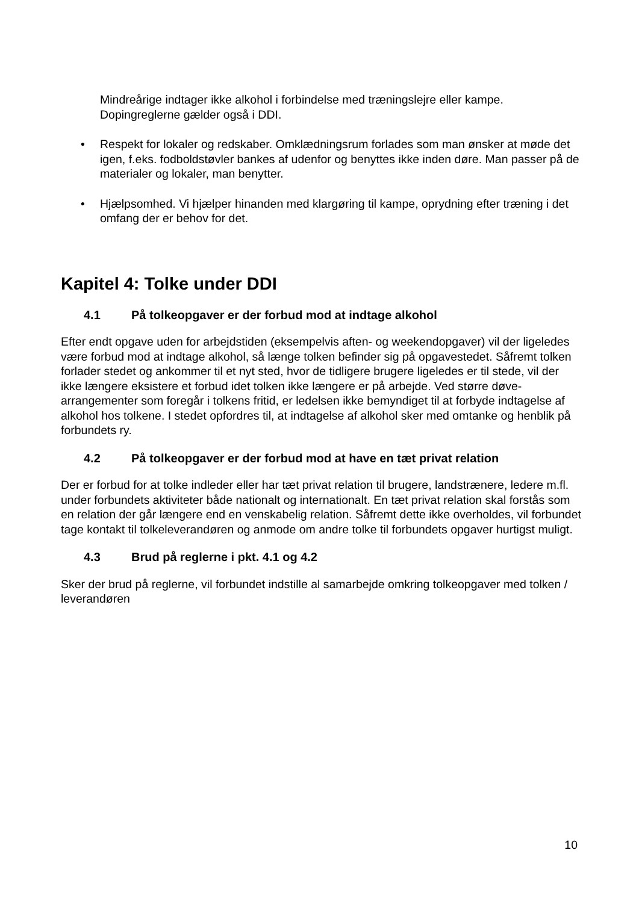Mindreårige indtager ikke alkohol i forbindelse med træningslejre eller kampe. Dopingreglerne gælder også i DDI.
• Respekt for lokaler og redskaber. Omklædningsrum forlades som man ønsker at møde det igen, f.eks. fodboldstøvler bankes af udenfor og benyttes ikke inden døre. Man passer på de materialer og lokaler, man benytter.
• Hjælpsomhed. Vi hjælper hinanden med klargøring til kampe, oprydning efter træning i det omfang der er behov for det.
Kapitel 4: Tolke under DDI
4.1 På tolkeopgaver er der forbud mod at indtage alkohol
Efter endt opgave uden for arbejdstiden (eksempelvis aften- og weekendopgaver) vil der ligeledes være forbud mod at indtage alkohol, så længe tolken befinder sig på opgavestedet. Såfremt tolken forlader stedet og ankommer til et nyt sted, hvor de tidligere brugere ligeledes er til stede, vil der ikke længere eksistere et forbud idet tolken ikke længere er på arbejde. Ved større døve-arrangementer som foregår i tolkens fritid, er ledelsen ikke bemyndiget til at forbyde indtagelse af alkohol hos tolkene. I stedet opfordres til, at indtagelse af alkohol sker med omtanke og henblik på forbundets ry.
4.2 På tolkeopgaver er der forbud mod at have en tæt privat relation
Der er forbud for at tolke indleder eller har tæt privat relation til brugere, landstrænere, ledere m.fl. under forbundets aktiviteter både nationalt og internationalt. En tæt privat relation skal forstås som en relation der går længere end en venskabelig relation. Såfremt dette ikke overholdes, vil forbundet tage kontakt til tolkeleverandøren og anmode om andre tolke til forbundets opgaver hurtigst muligt.
4.3 Brud på reglerne i pkt. 4.1 og 4.2
Sker der brud på reglerne, vil forbundet indstille al samarbejde omkring tolkeopgaver med tolken / leverandøren
10